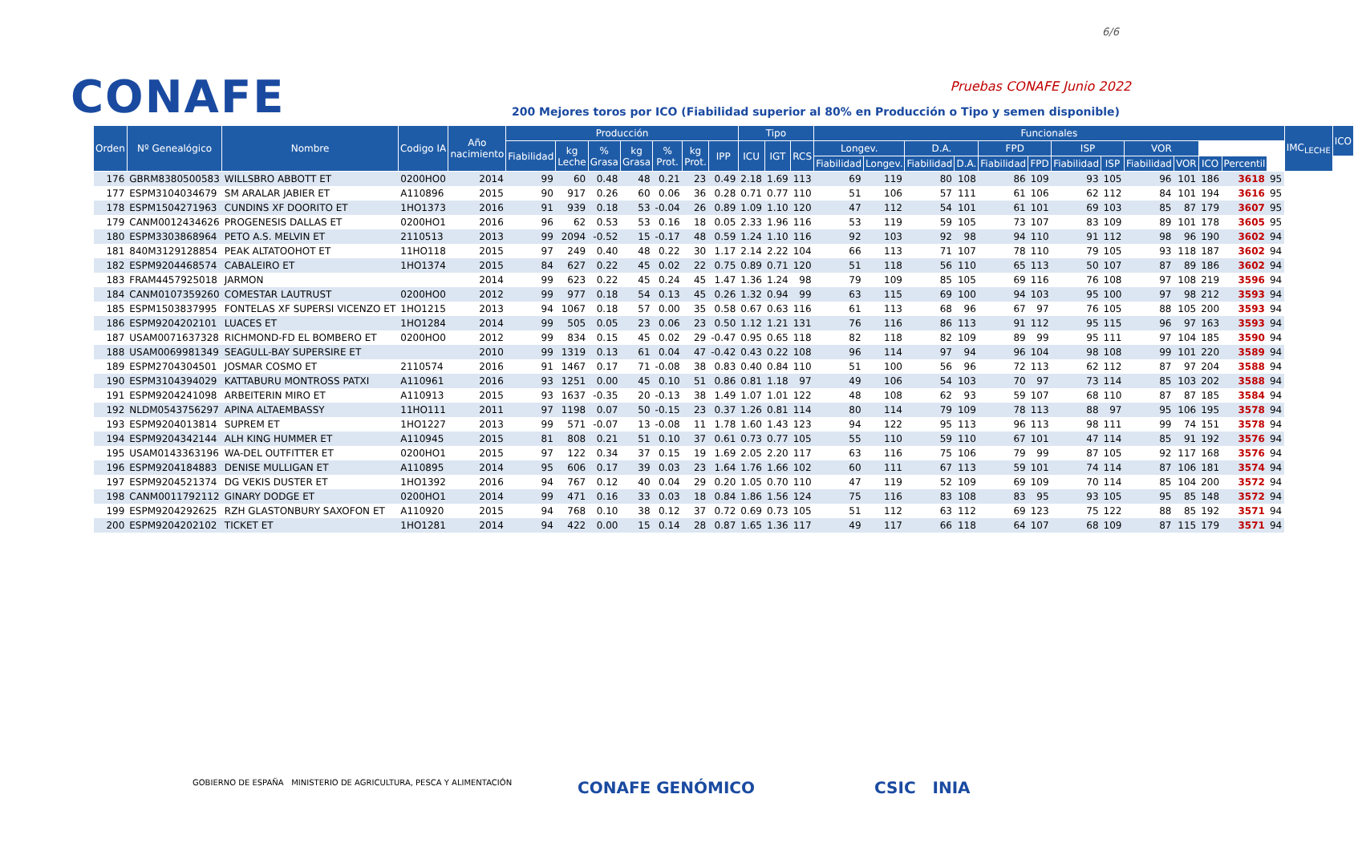6/6
CONAFE Pruebas CONAFE Junio 2022
200 Mejores toros por ICO (Fiabilidad superior al 80% en Producción o Tipo y semen disponible)
| Orden | Nº Genealógico | Nombre | Codigo IA | Año nacimiento | Producción | | | | | | | Tipo | | | Funcionales | | | | | | | | | | | | | IMC<sub>LECHE</sub> | ICO |
| --- | --- | --- | --- | --- | --- | --- | --- | --- | --- | --- | --- | --- | --- | --- | --- | --- | --- | --- | --- | --- | --- | --- | --- | --- | --- | --- | --- | --- | --- |
| | | | | | Fiabilidad | kg Leche | % Grasa | kg Grasa | % Prot. | kg Prot. | IPP | ICU | IGT | RCS | Longev. | | D.A. | | FPD | | ISP | | VOR | | | | | | |
| | | | | | | | | | | | | | | | Fiabilidad | Longev. | Fiabilidad | D.A. | Fiabilidad | FPD | Fiabilidad | ISP | Fiabilidad | VOR | ICO | Percentil | | | |
| 176 | GBRM8380500583 | WILLSBRO ABBOTT ET | 0200HO0 | 2014 | 99 | 60 | 0.48 | 48 | 0.21 | 23 | 0.49 | 2.18 | 1.69 | 113 | 69 | 119 | 80 | 108 | 86 | 109 | 93 | 105 | 96 | 101 | 186 | 3618 | 95 | | |
| 177 | ESPM3104034679 | SM ARALAR JABIER ET | A110896 | 2015 | 90 | 917 | 0.26 | 60 | 0.06 | 36 | 0.28 | 0.71 | 0.77 | 110 | 51 | 106 | 57 | 111 | 61 | 106 | 62 | 112 | 84 | 101 | 194 | 3616 | 95 | | |
| 178 | ESPM1504271963 | CUNDINS XF DOORITO ET | 1HO1373 | 2016 | 91 | 939 | 0.18 | 53 | -0.04 | 26 | 0.89 | 1.09 | 1.10 | 120 | 47 | 112 | 54 | 101 | 61 | 101 | 69 | 103 | 85 | 87 | 179 | 3607 | 95 | | |
| 179 | CANM0012434626 | PROGENESIS DALLAS ET | 0200HO1 | 2016 | 96 | 62 | 0.53 | 53 | 0.16 | 18 | 0.05 | 2.33 | 1.96 | 116 | 53 | 119 | 59 | 105 | 73 | 107 | 83 | 109 | 89 | 101 | 178 | 3605 | 95 | | |
| 180 | ESPM3303868964 | PETO A.S. MELVIN ET | 2110513 | 2013 | 99 | 2094 | -0.52 | 15 | -0.17 | 48 | 0.59 | 1.24 | 1.10 | 116 | 92 | 103 | 92 | 98 | 94 | 110 | 91 | 112 | 98 | 96 | 190 | 3602 | 94 | | |
| 181 | 840M3129128854 | PEAK ALTATOOHOT ET | 11HO118 | 2015 | 97 | 249 | 0.40 | 48 | 0.22 | 30 | 1.17 | 2.14 | 2.22 | 104 | 66 | 113 | 71 | 107 | 78 | 110 | 79 | 105 | 93 | 118 | 187 | 3602 | 94 | | |
| 182 | ESPM9204468574 | CABALEIRO ET | 1HO1374 | 2015 | 84 | 627 | 0.22 | 45 | 0.02 | 22 | 0.75 | 0.89 | 0.71 | 120 | 51 | 118 | 56 | 110 | 65 | 113 | 50 | 107 | 87 | 89 | 186 | 3602 | 94 | | |
| 183 | FRAM4457925018 | JARMON | | 2014 | 99 | 623 | 0.22 | 45 | 0.24 | 45 | 1.47 | 1.36 | 1.24 | 98 | 79 | 109 | 85 | 105 | 69 | 116 | 76 | 108 | 97 | 108 | 219 | 3596 | 94 | | |
| 184 | CANM0107359260 | COMESTAR LAUTRUST | 0200HO0 | 2012 | 99 | 977 | 0.18 | 54 | 0.13 | 45 | 0.26 | 1.32 | 0.94 | 99 | 63 | 115 | 69 | 100 | 94 | 103 | 95 | 100 | 97 | 98 | 212 | 3593 | 94 | | |
| 185 | ESPM1503837995 | FONTELAS XF SUPERSI VICENZO ET | 1HO1215 | 2013 | 94 | 1067 | 0.18 | 57 | 0.00 | 35 | 0.58 | 0.67 | 0.63 | 116 | 61 | 113 | 68 | 96 | 67 | 97 | 76 | 105 | 88 | 105 | 200 | 3593 | 94 | | |
| 186 | ESPM9204202101 | LUACES ET | 1HO1284 | 2014 | 99 | 505 | 0.05 | 23 | 0.06 | 23 | 0.50 | 1.12 | 1.21 | 131 | 76 | 116 | 86 | 113 | 91 | 112 | 95 | 115 | 96 | 97 | 163 | 3593 | 94 | | |
| 187 | USAM0071637328 | RICHMOND-FD EL BOMBERO ET | 0200HO0 | 2012 | 99 | 834 | 0.15 | 45 | 0.02 | 29 | -0.47 | 0.95 | 0.65 | 118 | 82 | 118 | 82 | 109 | 89 | 99 | 95 | 111 | 97 | 104 | 185 | 3590 | 94 | | |
| 188 | USAM0069981349 | SEAGULL-BAY SUPERSIRE ET | | 2010 | 99 | 1319 | 0.13 | 61 | 0.04 | 47 | -0.42 | 0.43 | 0.22 | 108 | 96 | 114 | 97 | 94 | 96 | 104 | 98 | 108 | 99 | 101 | 220 | 3589 | 94 | | |
| 189 | ESPM2704304501 | JOSMAR COSMO ET | 2110574 | 2016 | 91 | 1467 | 0.17 | 71 | -0.08 | 38 | 0.83 | 0.40 | 0.84 | 110 | 51 | 100 | 56 | 96 | 72 | 113 | 62 | 112 | 87 | 97 | 204 | 3588 | 94 | | |
| 190 | ESPM3104394029 | KATTABURU MONTROSS PATXI | A110961 | 2016 | 93 | 1251 | 0.00 | 45 | 0.10 | 51 | 0.86 | 0.81 | 1.18 | 97 | 49 | 106 | 54 | 103 | 70 | 97 | 73 | 114 | 85 | 103 | 202 | 3588 | 94 | | |
| 191 | ESPM9204241098 | ARBEITERIN MIRO ET | A110913 | 2015 | 93 | 1637 | -0.35 | 20 | -0.13 | 38 | 1.49 | 1.07 | 1.01 | 122 | 48 | 108 | 62 | 93 | 59 | 107 | 68 | 110 | 87 | 87 | 185 | 3584 | 94 | | |
| 192 | NLDM0543756297 | APINA ALTAEMBASSY | 11HO111 | 2011 | 97 | 1198 | 0.07 | 50 | -0.15 | 23 | 0.37 | 1.26 | 0.81 | 114 | 80 | 114 | 79 | 109 | 78 | 113 | 88 | 97 | 95 | 106 | 195 | 3578 | 94 | | |
| 193 | ESPM9204013814 | SUPREM ET | 1HO1227 | 2013 | 99 | 571 | -0.07 | 13 | -0.08 | 11 | 1.78 | 1.60 | 1.43 | 123 | 94 | 122 | 95 | 113 | 96 | 113 | 98 | 111 | 99 | 74 | 151 | 3578 | 94 | | |
| 194 | ESPM9204342144 | ALH KING HUMMER ET | A110945 | 2015 | 81 | 808 | 0.21 | 51 | 0.10 | 37 | 0.61 | 0.73 | 0.77 | 105 | 55 | 110 | 59 | 110 | 67 | 101 | 47 | 114 | 85 | 91 | 192 | 3576 | 94 | | |
| 195 | USAM0143363196 | WA-DEL OUTFITTER ET | 0200HO1 | 2015 | 97 | 122 | 0.34 | 37 | 0.15 | 19 | 1.69 | 2.05 | 2.20 | 117 | 63 | 116 | 75 | 106 | 79 | 99 | 87 | 105 | 92 | 117 | 168 | 3576 | 94 | | |
| 196 | ESPM9204184883 | DENISE MULLIGAN ET | A110895 | 2014 | 95 | 606 | 0.17 | 39 | 0.03 | 23 | 1.64 | 1.76 | 1.66 | 102 | 60 | 111 | 67 | 113 | 59 | 101 | 74 | 114 | 87 | 106 | 181 | 3574 | 94 | | |
| 197 | ESPM9204521374 | DG VEKIS DUSTER ET | 1HO1392 | 2016 | 94 | 767 | 0.12 | 40 | 0.04 | 29 | 0.20 | 1.05 | 0.70 | 110 | 47 | 119 | 52 | 109 | 69 | 109 | 70 | 114 | 85 | 104 | 200 | 3572 | 94 | | |
| 198 | CANM0011792112 | GINARY DODGE ET | 0200HO1 | 2014 | 99 | 471 | 0.16 | 33 | 0.03 | 18 | 0.84 | 1.86 | 1.56 | 124 | 75 | 116 | 83 | 108 | 83 | 95 | 93 | 105 | 95 | 85 | 148 | 3572 | 94 | | |
| 199 | ESPM9204292625 | RZH GLASTONBURY SAXOFON ET | A110920 | 2015 | 94 | 768 | 0.10 | 38 | 0.12 | 37 | 0.72 | 0.69 | 0.73 | 105 | 51 | 112 | 63 | 112 | 69 | 123 | 75 | 122 | 88 | 85 | 192 | 3571 | 94 | | |
| 200 | ESPM9204202102 | TICKET ET | 1HO1281 | 2014 | 94 | 422 | 0.00 | 15 | 0.14 | 28 | 0.87 | 1.65 | 1.36 | 117 | 49 | 117 | 66 | 118 | 64 | 107 | 68 | 109 | 87 | 115 | 179 | 3571 | 94 | | |
GOBIERNO DE ESPAÑA MINISTERIO DE AGRICULTURA, PESCA Y ALIMENTACIÓN
CONAFE GENÓMICO CSIC INIA